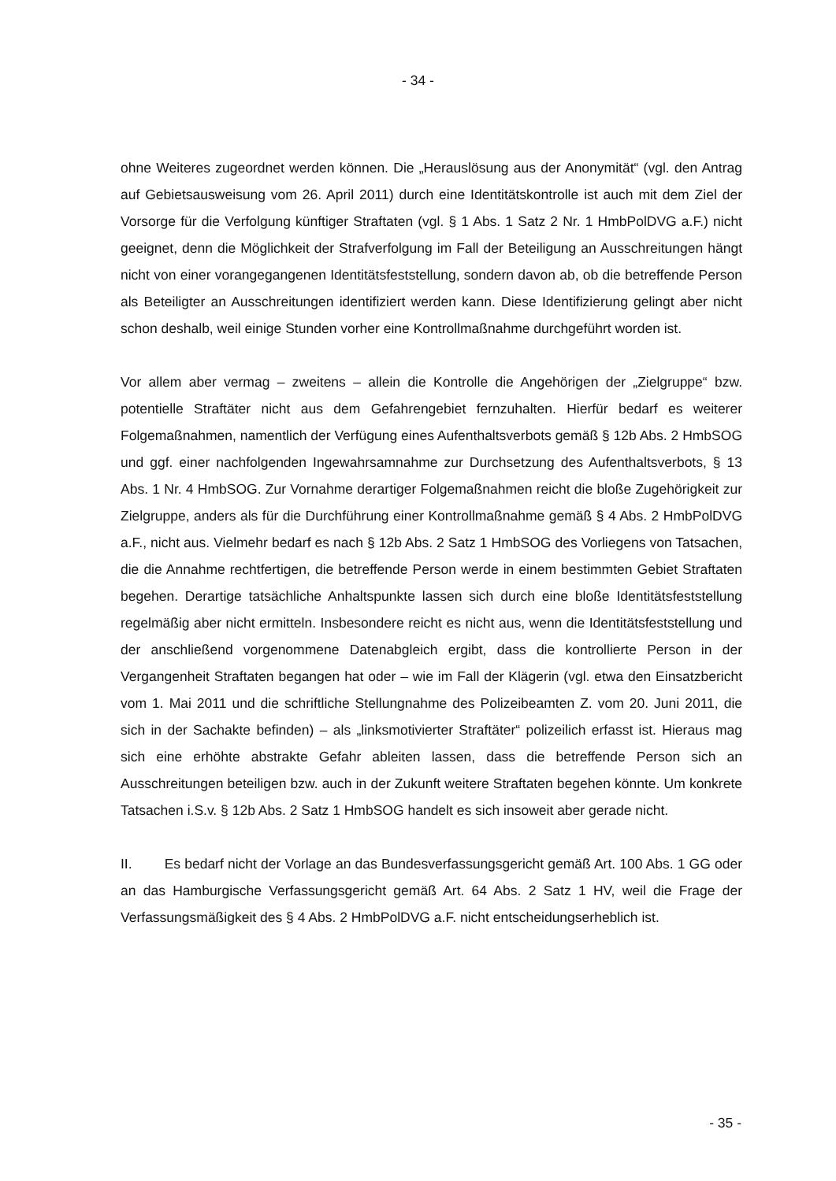- 34 -
ohne Weiteres zugeordnet werden können. Die „Herauslösung aus der Anonymität“ (vgl. den Antrag auf Gebietsausweisung vom 26. April 2011) durch eine Identitätskontrolle ist auch mit dem Ziel der Vorsorge für die Verfolgung künftiger Straftaten (vgl. § 1 Abs. 1 Satz 2 Nr. 1 HmbPolDVG a.F.) nicht geeignet, denn die Möglichkeit der Strafverfolgung im Fall der Beteiligung an Ausschreitungen hängt nicht von einer vorangegangenen Identitätsfeststellung, sondern davon ab, ob die betreffende Person als Beteiligter an Ausschreitungen identifiziert werden kann. Diese Identifizierung gelingt aber nicht schon deshalb, weil einige Stunden vorher eine Kontrollmaßnahme durchgeführt worden ist.
Vor allem aber vermag – zweitens – allein die Kontrolle die Angehörigen der „Zielgruppe“ bzw. potentielle Straftäter nicht aus dem Gefahrengebiet fernzuhalten. Hierfür bedarf es weiterer Folgemaßnahmen, namentlich der Verfügung eines Aufenthaltsverbots gemäß § 12b Abs. 2 HmbSOG und ggf. einer nachfolgenden Ingewahrsamnahme zur Durchsetzung des Aufenthaltsverbots, § 13 Abs. 1 Nr. 4 HmbSOG. Zur Vornahme derartiger Folgemaßnahmen reicht die bloße Zugehörigkeit zur Zielgruppe, anders als für die Durchführung einer Kontrollmaßnahme gemäß § 4 Abs. 2 HmbPolDVG a.F., nicht aus. Vielmehr bedarf es nach § 12b Abs. 2 Satz 1 HmbSOG des Vorliegens von Tatsachen, die die Annahme rechtfertigen, die betreffende Person werde in einem bestimmten Gebiet Straftaten begehen. Derartige tatsächliche Anhaltspunkte lassen sich durch eine bloße Identitätsfeststellung regelmäßig aber nicht ermitteln. Insbesondere reicht es nicht aus, wenn die Identitätsfeststellung und der anschließend vorgenommene Datenabgleich ergibt, dass die kontrollierte Person in der Vergangenheit Straftaten begangen hat oder – wie im Fall der Klägerin (vgl. etwa den Einsatzbericht vom 1. Mai 2011 und die schriftliche Stellungnahme des Polizeibeamten Z. vom 20. Juni 2011, die sich in der Sachakte befinden) – als „linksmotivierter Straftäter“ polizeilich erfasst ist. Hieraus mag sich eine erhöhte abstrakte Gefahr ableiten lassen, dass die betreffende Person sich an Ausschreitungen beteiligen bzw. auch in der Zukunft weitere Straftaten begehen könnte. Um konkrete Tatsachen i.S.v. § 12b Abs. 2 Satz 1 HmbSOG handelt es sich insoweit aber gerade nicht.
II. Es bedarf nicht der Vorlage an das Bundesverfassungsgericht gemäß Art. 100 Abs. 1 GG oder an das Hamburgische Verfassungsgericht gemäß Art. 64 Abs. 2 Satz 1 HV, weil die Frage der Verfassungsmäßigkeit des § 4 Abs. 2 HmbPolDVG a.F. nicht entscheidungserheblich ist.
- 35 -